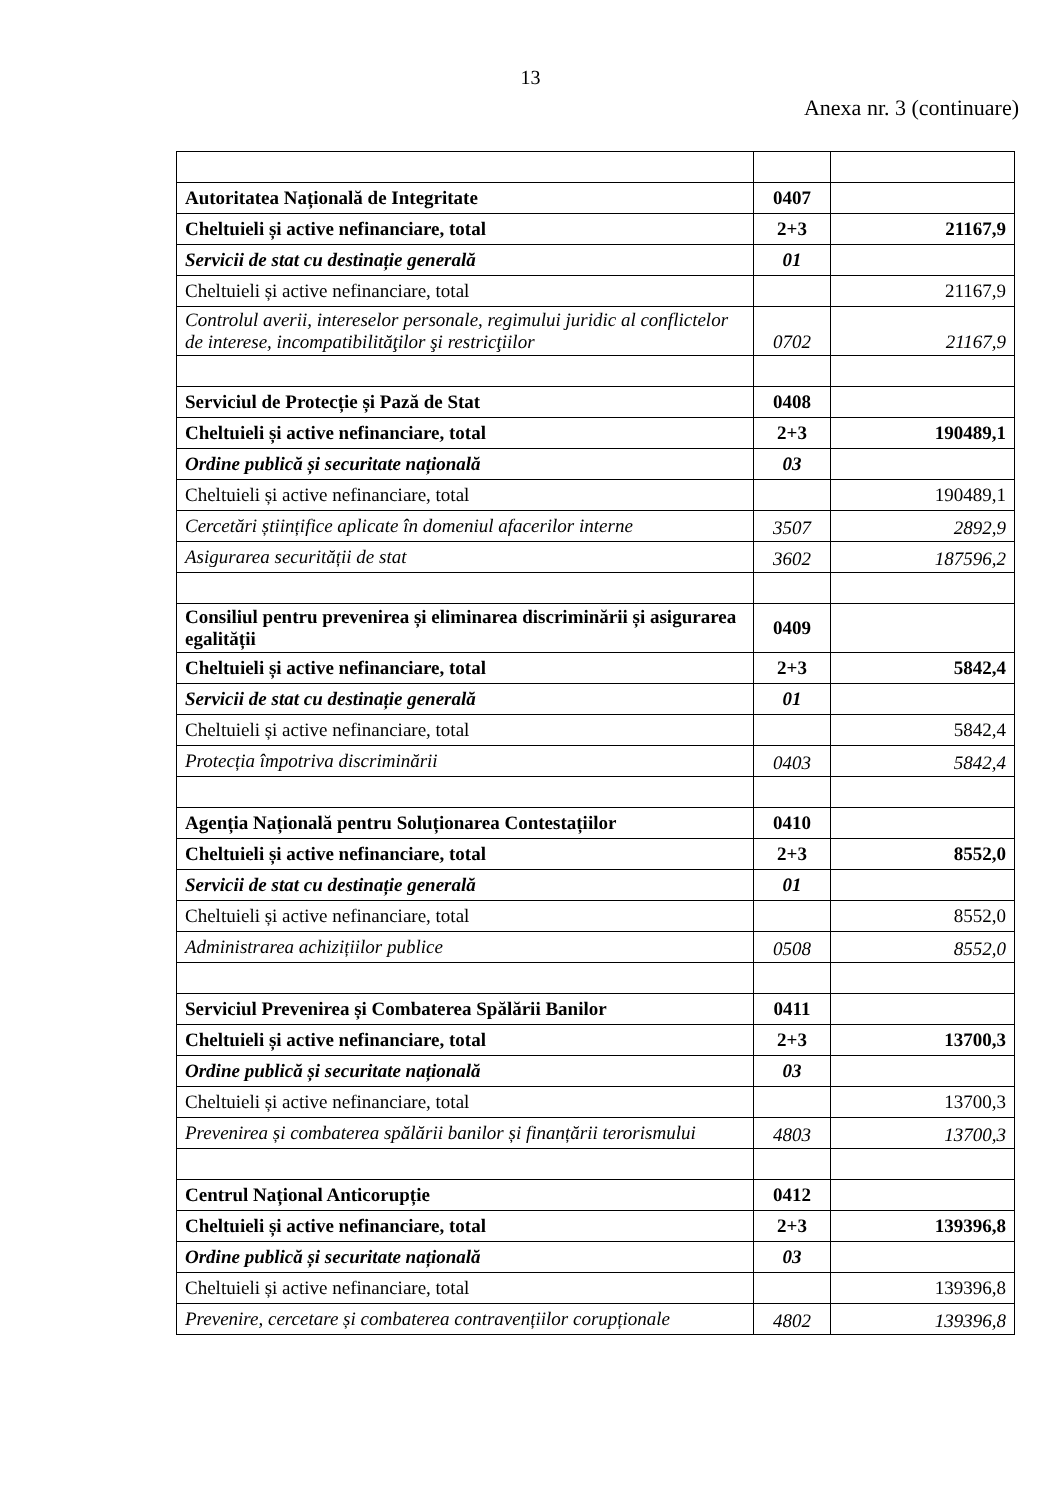13
Anexa nr. 3 (continuare)
| Autoritatea Națională de Integritate | 0407 | |
| Cheltuieli și active nefinanciare, total | 2+3 | 21167,9 |
| Servicii de stat cu destinație generală | 01 | |
| Cheltuieli și active nefinanciare, total | | 21167,9 |
| Controlul averii, intereselor personale, regimului juridic al conflictelor de interese, incompatibilităţilor şi restricţiilor | 0702 | 21167,9 |
| Serviciul de Protecție și Pază de Stat | 0408 | |
| Cheltuieli și active nefinanciare, total | 2+3 | 190489,1 |
| Ordine publică și securitate națională | 03 | |
| Cheltuieli și active nefinanciare, total | | 190489,1 |
| Cercetări științifice aplicate în domeniul afacerilor interne | 3507 | 2892,9 |
| Asigurarea securității de stat | 3602 | 187596,2 |
| Consiliul pentru prevenirea și eliminarea discriminării și asigurarea egalității | 0409 | |
| Cheltuieli și active nefinanciare, total | 2+3 | 5842,4 |
| Servicii de stat cu destinație generală | 01 | |
| Cheltuieli și active nefinanciare, total | | 5842,4 |
| Protecția împotriva discriminării | 0403 | 5842,4 |
| Agenția Națională pentru Soluționarea Contestațiilor | 0410 | |
| Cheltuieli și active nefinanciare, total | 2+3 | 8552,0 |
| Servicii de stat cu destinație generală | 01 | |
| Cheltuieli și active nefinanciare, total | | 8552,0 |
| Administrarea achizițiilor publice | 0508 | 8552,0 |
| Serviciul Prevenirea și Combaterea Spălării Banilor | 0411 | |
| Cheltuieli și active nefinanciare, total | 2+3 | 13700,3 |
| Ordine publică și securitate națională | 03 | |
| Cheltuieli și active nefinanciare, total | | 13700,3 |
| Prevenirea și combaterea spălării banilor și finanțării terorismului | 4803 | 13700,3 |
| Centrul Național Anticorupție | 0412 | |
| Cheltuieli și active nefinanciare, total | 2+3 | 139396,8 |
| Ordine publică și securitate națională | 03 | |
| Cheltuieli și active nefinanciare, total | | 139396,8 |
| Prevenire, cercetare și combaterea contravențiilor corupționale | 4802 | 139396,8 |